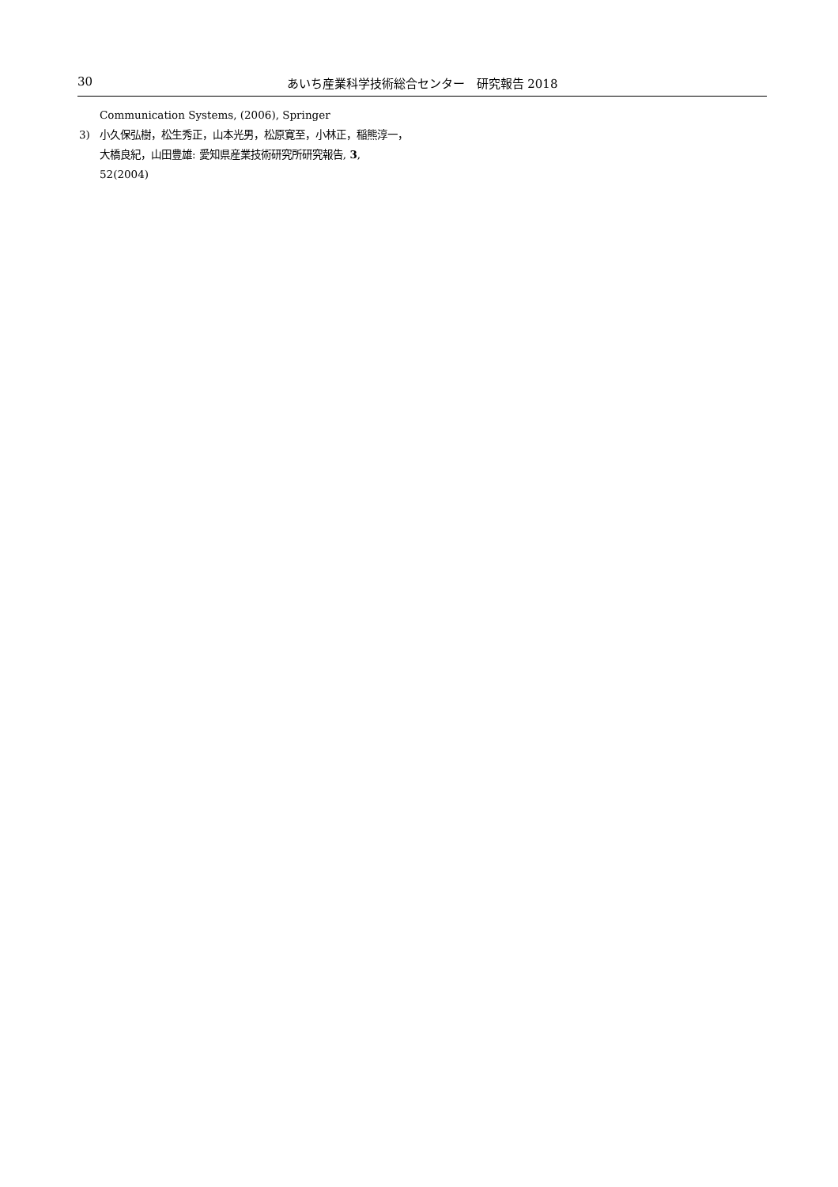30 あいち産業科学技術総合センター　研究報告 2018
Communication Systems, (2006), Springer
3) 小久保弘樹，松生秀正，山本光男，松原寛至，小林正，稲熊淳一，大橋良紀，山田豊雄: 愛知県産業技術研究所研究報告, 3, 52(2004)